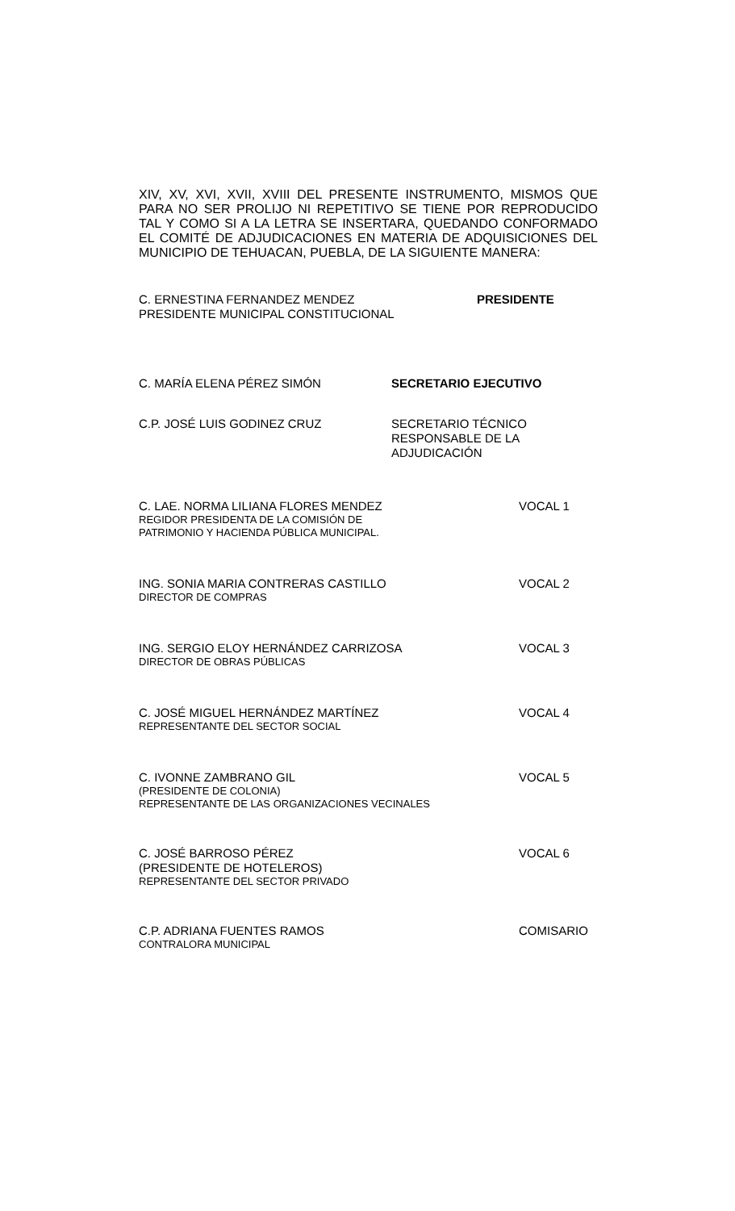XIV, XV, XVI, XVII, XVIII DEL PRESENTE INSTRUMENTO, MISMOS QUE PARA NO SER PROLIJO NI REPETITIVO SE TIENE POR REPRODUCIDO TAL Y COMO SI A LA LETRA SE INSERTARA, QUEDANDO CONFORMADO EL COMITÉ DE ADJUDICACIONES EN MATERIA DE ADQUISICIONES DEL MUNICIPIO DE TEHUACAN, PUEBLA, DE LA SIGUIENTE MANERA:
C. ERNESTINA FERNANDEZ MENDEZ
PRESIDENTE MUNICIPAL CONSTITUCIONAL
PRESIDENTE
C. MARÍA ELENA PÉREZ SIMÓN SECRETARIO EJECUTIVO
C.P. JOSÉ LUIS GODINEZ CRUZ SECRETARIO TÉCNICO
RESPONSABLE DE LA
ADJUDICACIÓN
C. LAE. NORMA LILIANA FLORES MENDEZ
REGIDOR PRESIDENTA DE LA COMISIÓN DE
PATRIMONIO Y HACIENDA PÚBLICA MUNICIPAL.
VOCAL 1
ING. SONIA MARIA CONTRERAS CASTILLO
DIRECTOR DE COMPRAS
VOCAL 2
ING. SERGIO ELOY HERNÁNDEZ CARRIZOSA
DIRECTOR DE OBRAS PÚBLICAS
VOCAL 3
C. JOSÉ MIGUEL HERNÁNDEZ MARTÍNEZ
REPRESENTANTE DEL SECTOR SOCIAL
VOCAL 4
C. IVONNE ZAMBRANO GIL
(PRESIDENTE DE COLONIA)
REPRESENTANTE DE LAS ORGANIZACIONES VECINALES
VOCAL 5
C. JOSÉ BARROSO PÉREZ
(PRESIDENTE DE HOTELEROS)
REPRESENTANTE DEL SECTOR PRIVADO
VOCAL 6
C.P. ADRIANA FUENTES RAMOS
CONTRALORA MUNICIPAL
COMISARIO